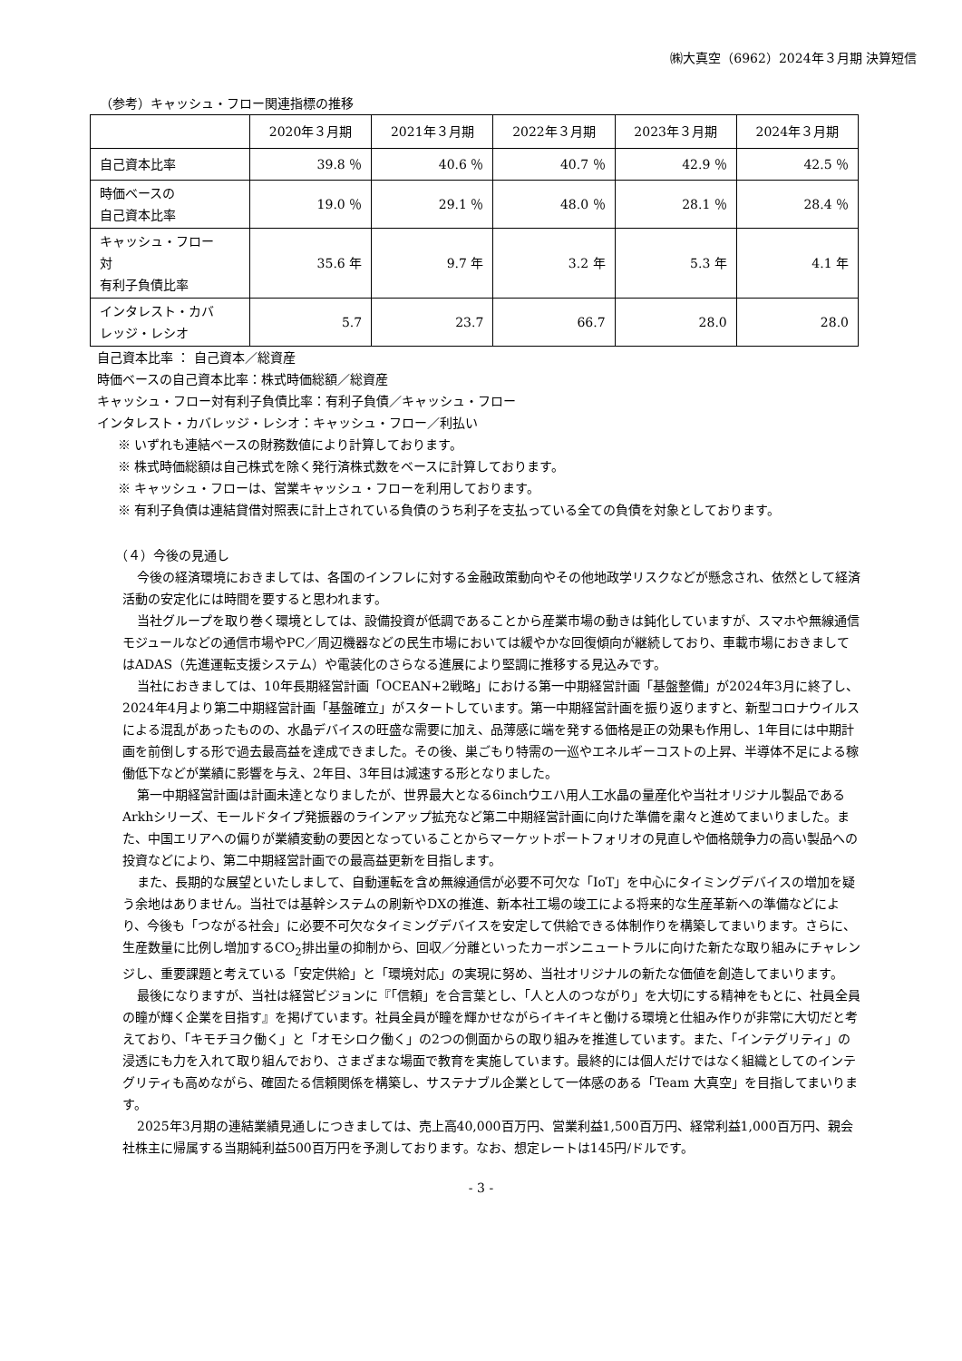㈱大真空（6962）2024年３月期 決算短信
（参考）キャッシュ・フロー関連指標の推移
| | 2020年３月期 | 2021年３月期 | 2022年３月期 | 2023年３月期 | 2024年３月期 |
| --- | --- | --- | --- | --- | --- |
| 自己資本比率 | 39.8 ％ | 40.6 ％ | 40.7 ％ | 42.9 ％ | 42.5 ％ |
| 時価ベースの 自己資本比率 | 19.0 ％ | 29.1 ％ | 48.0 ％ | 28.1 ％ | 28.4 ％ |
| キャッシュ・フロー 対 有利子負債比率 | 35.6 年 | 9.7 年 | 3.2 年 | 5.3 年 | 4.1 年 |
| インタレスト・カバ レッジ・レシオ | 5.7 | 23.7 | 66.7 | 28.0 | 28.0 |
自己資本比率 ： 自己資本／総資産
時価ベースの自己資本比率：株式時価総額／総資産
キャッシュ・フロー対有利子負債比率：有利子負債／キャッシュ・フロー
インタレスト・カバレッジ・レシオ：キャッシュ・フロー／利払い
※ いずれも連結ベースの財務数値により計算しております。
※ 株式時価総額は自己株式を除く発行済株式数をベースに計算しております。
※ キャッシュ・フローは、営業キャッシュ・フローを利用しております。
※ 有利子負債は連結貸借対照表に計上されている負債のうち利子を支払っている全ての負債を対象としております。
（４）今後の見通し
今後の経済環境におきましては、各国のインフレに対する金融政策動向やその他地政学リスクなどが懸念され、依然として経済活動の安定化には時間を要すると思われます。
当社グループを取り巻く環境としては、設備投資が低調であることから産業市場の動きは鈍化していますが、スマホや無線通信モジュールなどの通信市場やPC／周辺機器などの民生市場においては緩やかな回復傾向が継続しており、車載市場におきましてはADAS（先進運転支援システム）や電装化のさらなる進展により堅調に推移する見込みです。
当社におきましては、10年長期経営計画「OCEAN+2戦略」における第一中期経営計画「基盤整備」が2024年3月に終了し、2024年4月より第二中期経営計画「基盤確立」がスタートしています。第一中期経営計画を振り返りますと、新型コロナウイルスによる混乱があったものの、水晶デバイスの旺盛な需要に加え、品薄感に端を発する価格是正の効果も作用し、1年目には中期計画を前倒しする形で過去最高益を達成できました。その後、巣ごもり特需の一巡やエネルギーコストの上昇、半導体不足による稼働低下などが業績に影響を与え、2年目、3年目は減速する形となりました。
第一中期経営計画は計画未達となりましたが、世界最大となる6inchウエハ用人工水晶の量産化や当社オリジナル製品であるArkhシリーズ、モールドタイプ発振器のラインアップ拡充など第二中期経営計画に向けた準備を粛々と進めてまいりました。また、中国エリアへの偏りが業績変動の要因となっていることからマーケットポートフォリオの見直しや価格競争力の高い製品への投資などにより、第二中期経営計画での最高益更新を目指します。
また、長期的な展望といたしまして、自動運転を含め無線通信が必要不可欠な「IoT」を中心にタイミングデバイスの増加を疑う余地はありません。当社では基幹システムの刷新やDXの推進、新本社工場の竣工による将来的な生産革新への準備などにより、今後も「つながる社会」に必要不可欠なタイミングデバイスを安定して供給できる体制作りを構築してまいります。さらに、生産数量に比例し増加するCO<sub>2</sub>排出量の抑制から、回収／分離といったカーボンニュートラルに向けた新たな取り組みにチャレンジし、重要課題と考えている「安定供給」と「環境対応」の実現に努め、当社オリジナルの新たな価値を創造してまいります。
最後になりますが、当社は経営ビジョンに『「信頼」を合言葉とし、「人と人のつながり」を大切にする精神をもとに、社員全員の瞳が輝く企業を目指す』を掲げています。社員全員が瞳を輝かせながらイキイキと働ける環境と仕組み作りが非常に大切だと考えており、「キモチヨク働く」と「オモシロク働く」の2つの側面からの取り組みを推進しています。また、「インテグリティ」の浸透にも力を入れて取り組んでおり、さまざまな場面で教育を実施しています。最終的には個人だけではなく組織としてのインテグリティも高めながら、確固たる信頼関係を構築し、サステナブル企業として一体感のある「Team 大真空」を目指してまいります。
2025年3月期の連結業績見通しにつきましては、売上高40,000百万円、営業利益1,500百万円、経常利益1,000百万円、親会社株主に帰属する当期純利益500百万円を予測しております。なお、想定レートは145円/ドルです。
- 3 -